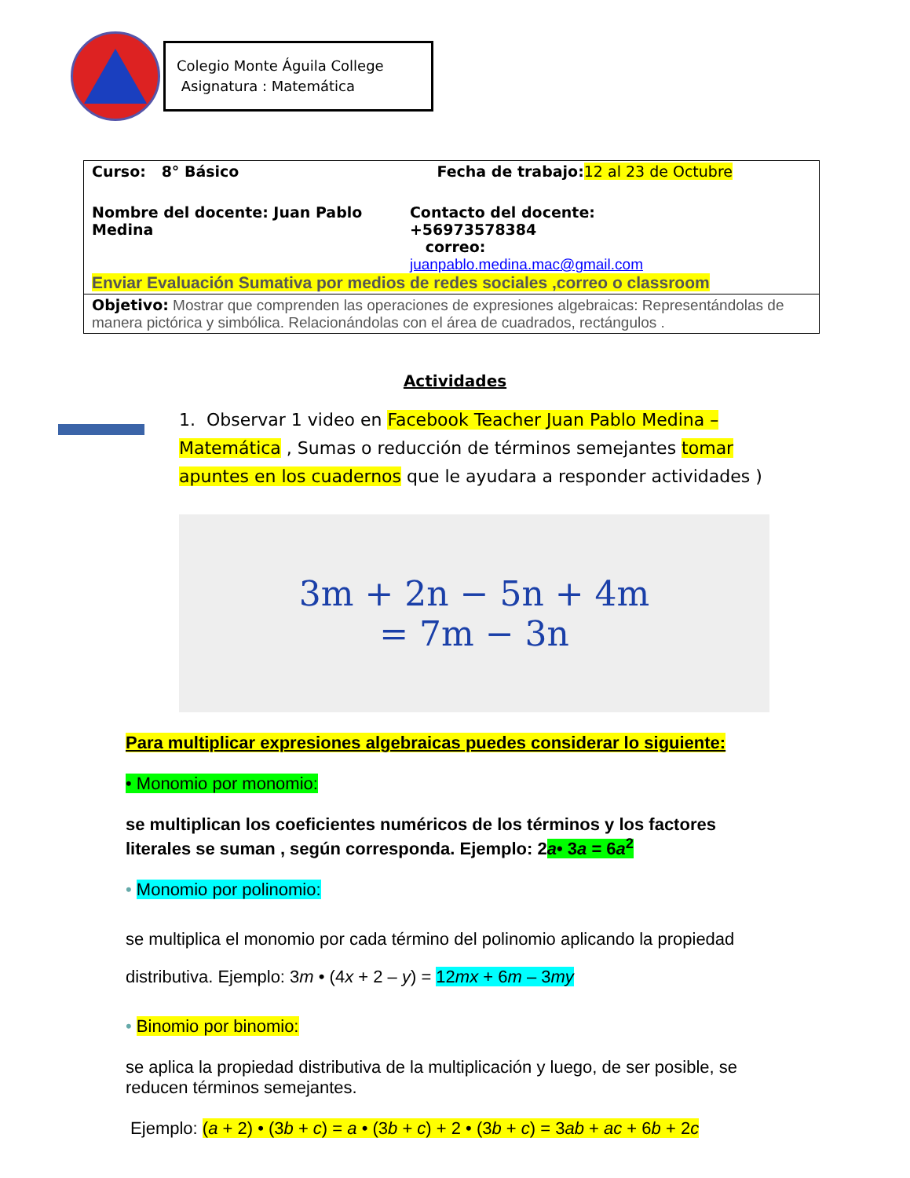Colegio Monte Águila College
Asignatura : Matemática
| Curso: 8° Básico Fecha de trabajo: 12 al 23 de Octubre Nombre del docente: Juan Pablo Medina Contacto del docente: +56973578384 correo: juanpablo.medina.mac@gmail.com Enviar Evaluación Sumativa por medios de redes sociales ,correo o classroom |
| Objetivo: Mostrar que comprenden las operaciones de expresiones algebraicas: Representándolas de manera pictórica y simbólica. Relacionándolas con el área de cuadrados, rectángulos . |
Actividades
1. Observar 1 video en Facebook Teacher Juan Pablo Medina – Matemática , Sumas o reducción de términos semejantes tomar apuntes en los cuadernos que le ayudara a responder actividades )
3m + 2n − 5n + 4m
= 7m − 3n
Para multiplicar expresiones algebraicas puedes considerar lo siguiente:
• Monomio por monomio:
se multiplican los coeficientes numéricos de los términos y los factores literales se suman , según corresponda. Ejemplo: 2a• 3a = 6a<sup>2</sup>
• Monomio por polinomio:
se multiplica el monomio por cada término del polinomio aplicando la propiedad distributiva. Ejemplo: 3m • (4x + 2 – y) = 12mx + 6m – 3my
• Binomio por binomio:
se aplica la propiedad distributiva de la multiplicación y luego, de ser posible, se reducen términos semejantes.
Ejemplo: (a + 2) • (3b + c) = a • (3b + c) + 2 • (3b + c) = 3ab + ac + 6b + 2c